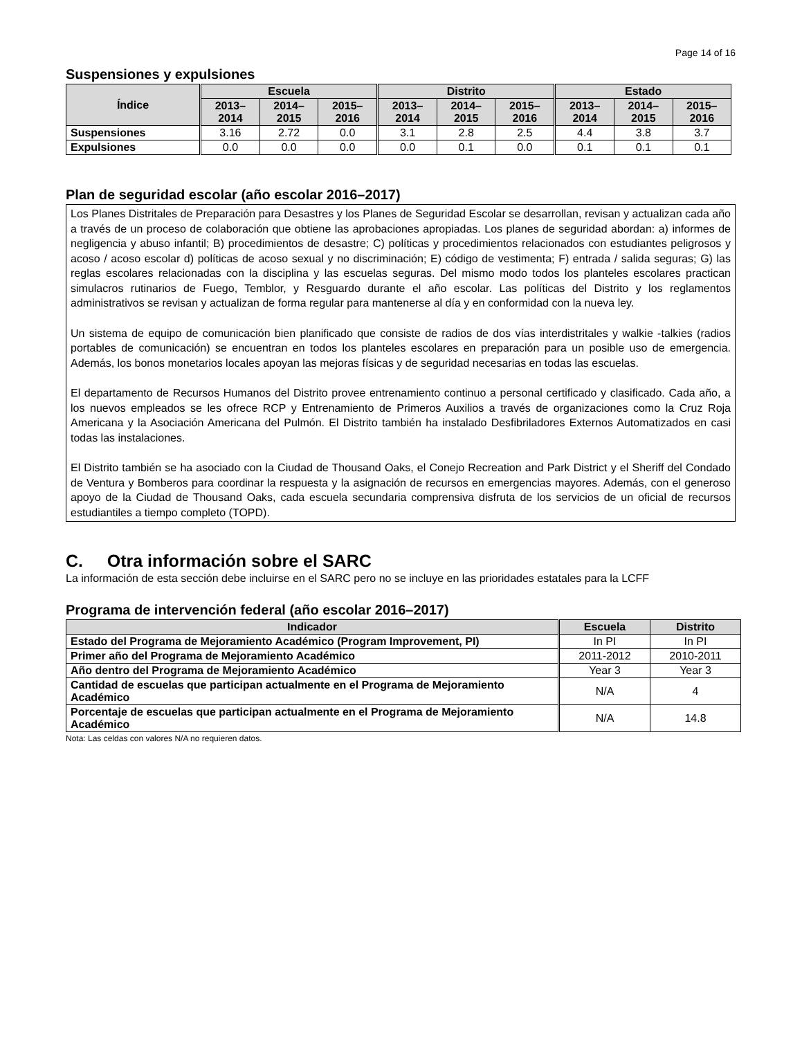Page 14 of 16
Suspensiones y expulsiones
| Índice | Escuela | | | Distrito | | | Estado | | |
| --- | --- | --- | --- | --- | --- | --- | --- | --- | --- |
| | 2013– 2014 | 2014– 2015 | 2015– 2016 | 2013– 2014 | 2014– 2015 | 2015– 2016 | 2013– 2014 | 2014– 2015 | 2015– 2016 |
| Suspensiones | 3.16 | 2.72 | 0.0 | 3.1 | 2.8 | 2.5 | 4.4 | 3.8 | 3.7 |
| Expulsiones | 0.0 | 0.0 | 0.0 | 0.0 | 0.1 | 0.0 | 0.1 | 0.1 | 0.1 |
Plan de seguridad escolar (año escolar 2016–2017)
Los Planes Distritales de Preparación para Desastres y los Planes de Seguridad Escolar se desarrollan, revisan y actualizan cada año a través de un proceso de colaboración que obtiene las aprobaciones apropiadas. Los planes de seguridad abordan: a) informes de negligencia y abuso infantil; B) procedimientos de desastre; C) políticas y procedimientos relacionados con estudiantes peligrosos y acoso / acoso escolar d) políticas de acoso sexual y no discriminación; E) código de vestimenta; F) entrada / salida seguras; G) las reglas escolares relacionadas con la disciplina y las escuelas seguras. Del mismo modo todos los planteles escolares practican simulacros rutinarios de Fuego, Temblor, y Resguardo durante el año escolar. Las políticas del Distrito y los reglamentos administrativos se revisan y actualizan de forma regular para mantenerse al día y en conformidad con la nueva ley.
Un sistema de equipo de comunicación bien planificado que consiste de radios de dos vías interdistritales y walkie -talkies (radios portables de comunicación) se encuentran en todos los planteles escolares en preparación para un posible uso de emergencia. Además, los bonos monetarios locales apoyan las mejoras físicas y de seguridad necesarias en todas las escuelas.
El departamento de Recursos Humanos del Distrito provee entrenamiento continuo a personal certificado y clasificado. Cada año, a los nuevos empleados se les ofrece RCP y Entrenamiento de Primeros Auxilios a través de organizaciones como la Cruz Roja Americana y la Asociación Americana del Pulmón. El Distrito también ha instalado Desfibriladores Externos Automatizados en casi todas las instalaciones.
El Distrito también se ha asociado con la Ciudad de Thousand Oaks, el Conejo Recreation and Park District y el Sheriff del Condado de Ventura y Bomberos para coordinar la respuesta y la asignación de recursos en emergencias mayores. Además, con el generoso apoyo de la Ciudad de Thousand Oaks, cada escuela secundaria comprensiva disfruta de los servicios de un oficial de recursos estudiantiles a tiempo completo (TOPD).
C. Otra información sobre el SARC
La información de esta sección debe incluirse en el SARC pero no se incluye en las prioridades estatales para la LCFF
Programa de intervención federal (año escolar 2016–2017)
| Indicador | Escuela | Distrito |
| --- | --- | --- |
| Estado del Programa de Mejoramiento Académico (Program Improvement, PI) | In PI | In PI |
| Primer año del Programa de Mejoramiento Académico | 2011-2012 | 2010-2011 |
| Año dentro del Programa de Mejoramiento Académico | Year 3 | Year 3 |
| Cantidad de escuelas que participan actualmente en el Programa de Mejoramiento Académico | N/A | 4 |
| Porcentaje de escuelas que participan actualmente en el Programa de Mejoramiento Académico | N/A | 14.8 |
Nota: Las celdas con valores N/A no requieren datos.